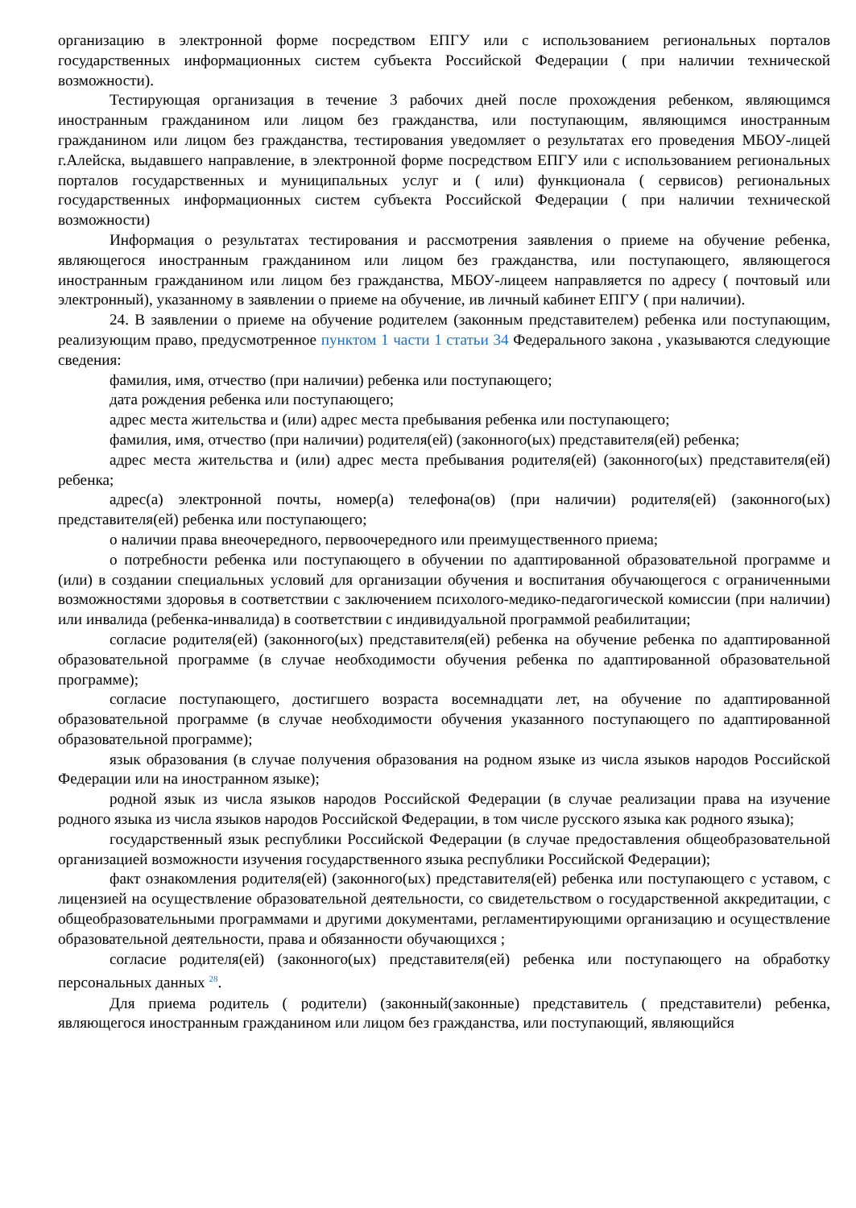организацию в электронной форме посредством ЕПГУ или с использованием региональных порталов государственных информационных систем субъекта Российской Федерации ( при наличии технической возможности).
Тестирующая организация в течение 3 рабочих дней после прохождения ребенком, являющимся иностранным гражданином или лицом без гражданства, или поступающим, являющимся иностранным гражданином или лицом без гражданства, тестирования уведомляет о результатах его проведения МБОУ-лицей г.Алейска, выдавшего направление, в электронной форме посредством ЕПГУ или с использованием региональных порталов государственных и муниципальных услуг и ( или) функционала ( сервисов) региональных государственных информационных систем субъекта Российской Федерации ( при наличии технической возможности)
Информация о результатах тестирования и рассмотрения заявления о приеме на обучение ребенка, являющегося иностранным гражданином или лицом без гражданства, или поступающего, являющегося иностранным гражданином или лицом без гражданства, МБОУ-лицеем направляется по адресу ( почтовый или электронный), указанному в заявлении о приеме на обучение, ив личный кабинет ЕПГУ ( при наличии).
24. В заявлении о приеме на обучение родителем (законным представителем) ребенка или поступающим, реализующим право, предусмотренное пунктом 1 части 1 статьи 34 Федерального закона , указываются следующие сведения:
фамилия, имя, отчество (при наличии) ребенка или поступающего;
дата рождения ребенка или поступающего;
адрес места жительства и (или) адрес места пребывания ребенка или поступающего;
фамилия, имя, отчество (при наличии) родителя(ей) (законного(ых) представителя(ей) ребенка;
адрес места жительства и (или) адрес места пребывания родителя(ей) (законного(ых) представителя(ей) ребенка;
адрес(а) электронной почты, номер(а) телефона(ов) (при наличии) родителя(ей) (законного(ых) представителя(ей) ребенка или поступающего;
о наличии права внеочередного, первоочередного или преимущественного приема;
о потребности ребенка или поступающего в обучении по адаптированной образовательной программе и (или) в создании специальных условий для организации обучения и воспитания обучающегося с ограниченными возможностями здоровья в соответствии с заключением психолого-медико-педагогической комиссии (при наличии) или инвалида (ребенка-инвалида) в соответствии с индивидуальной программой реабилитации;
согласие родителя(ей) (законного(ых) представителя(ей) ребенка на обучение ребенка по адаптированной образовательной программе (в случае необходимости обучения ребенка по адаптированной образовательной программе);
согласие поступающего, достигшего возраста восемнадцати лет, на обучение по адаптированной образовательной программе (в случае необходимости обучения указанного поступающего по адаптированной образовательной программе);
язык образования (в случае получения образования на родном языке из числа языков народов Российской Федерации или на иностранном языке);
родной язык из числа языков народов Российской Федерации (в случае реализации права на изучение родного языка из числа языков народов Российской Федерации, в том числе русского языка как родного языка);
государственный язык республики Российской Федерации (в случае предоставления общеобразовательной организацией возможности изучения государственного языка республики Российской Федерации);
факт ознакомления родителя(ей) (законного(ых) представителя(ей) ребенка или поступающего с уставом, с лицензией на осуществление образовательной деятельности, со свидетельством о государственной аккредитации, с общеобразовательными программами и другими документами, регламентирующими организацию и осуществление образовательной деятельности, права и обязанности обучающихся ;
согласие родителя(ей) (законного(ых) представителя(ей) ребенка или поступающего на обработку персональных данных <sup>28</sup>.
Для приема родитель ( родители) (законный(законные) представитель ( представители) ребенка, являющегося иностранным гражданином или лицом без гражданства, или поступающий, являющийся